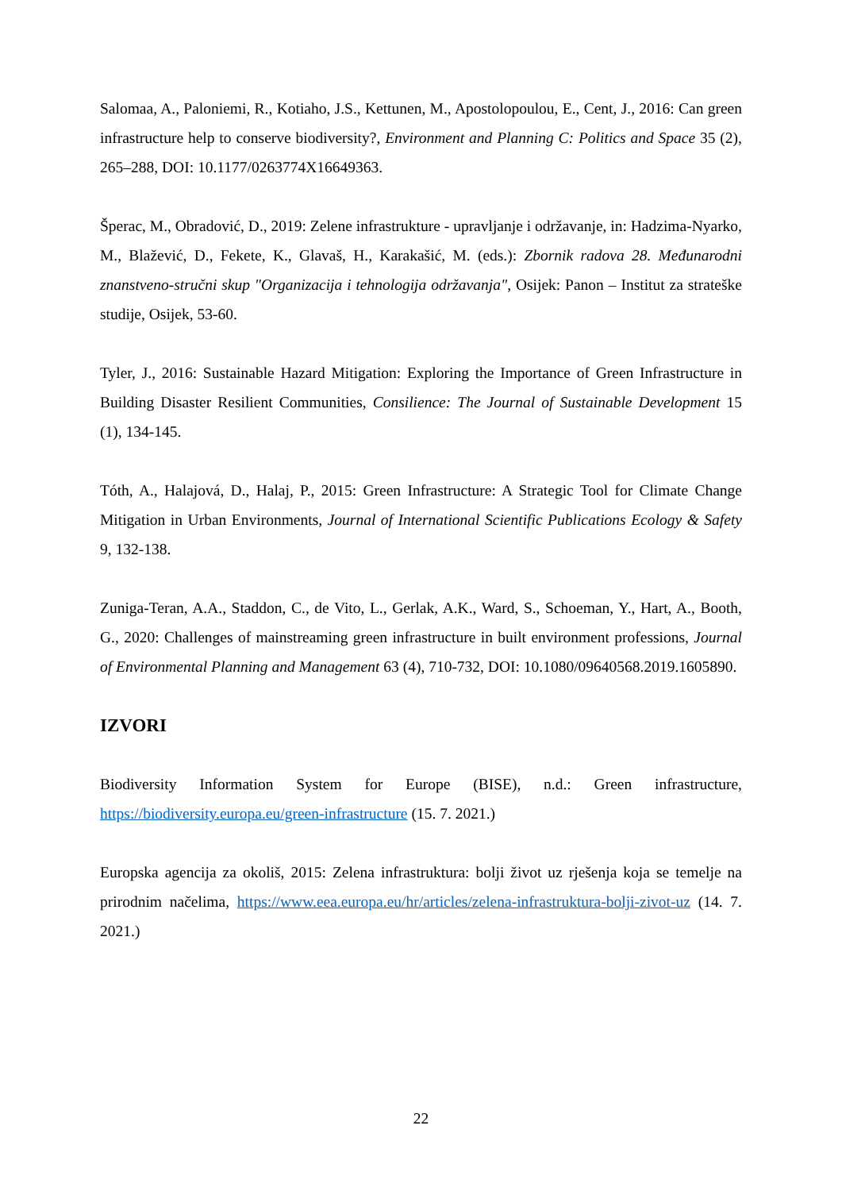Salomaa, A., Paloniemi, R., Kotiaho, J.S., Kettunen, M., Apostolopoulou, E., Cent, J., 2016: Can green infrastructure help to conserve biodiversity?, Environment and Planning C: Politics and Space 35 (2), 265–288, DOI: 10.1177/0263774X16649363.
Šperac, M., Obradović, D., 2019: Zelene infrastrukture - upravljanje i održavanje, in: Hadzima-Nyarko, M., Blažević, D., Fekete, K., Glavaš, H., Karakašić, M. (eds.): Zbornik radova 28. Međunarodni znanstveno-stručni skup "Organizacija i tehnologija održavanja", Osijek: Panon – Institut za strateške studije, Osijek, 53-60.
Tyler, J., 2016: Sustainable Hazard Mitigation: Exploring the Importance of Green Infrastructure in Building Disaster Resilient Communities, Consilience: The Journal of Sustainable Development 15 (1), 134-145.
Tóth, A., Halajová, D., Halaj, P., 2015: Green Infrastructure: A Strategic Tool for Climate Change Mitigation in Urban Environments, Journal of International Scientific Publications Ecology & Safety 9, 132-138.
Zuniga-Teran, A.A., Staddon, C., de Vito, L., Gerlak, A.K., Ward, S., Schoeman, Y., Hart, A., Booth, G., 2020: Challenges of mainstreaming green infrastructure in built environment professions, Journal of Environmental Planning and Management 63 (4), 710-732, DOI: 10.1080/09640568.2019.1605890.
IZVORI
Biodiversity Information System for Europe (BISE), n.d.: Green infrastructure, https://biodiversity.europa.eu/green-infrastructure (15. 7. 2021.)
Europska agencija za okoliš, 2015: Zelena infrastruktura: bolji život uz rješenja koja se temelje na prirodnim načelima, https://www.eea.europa.eu/hr/articles/zelena-infrastruktura-bolji-zivot-uz (14. 7. 2021.)
22